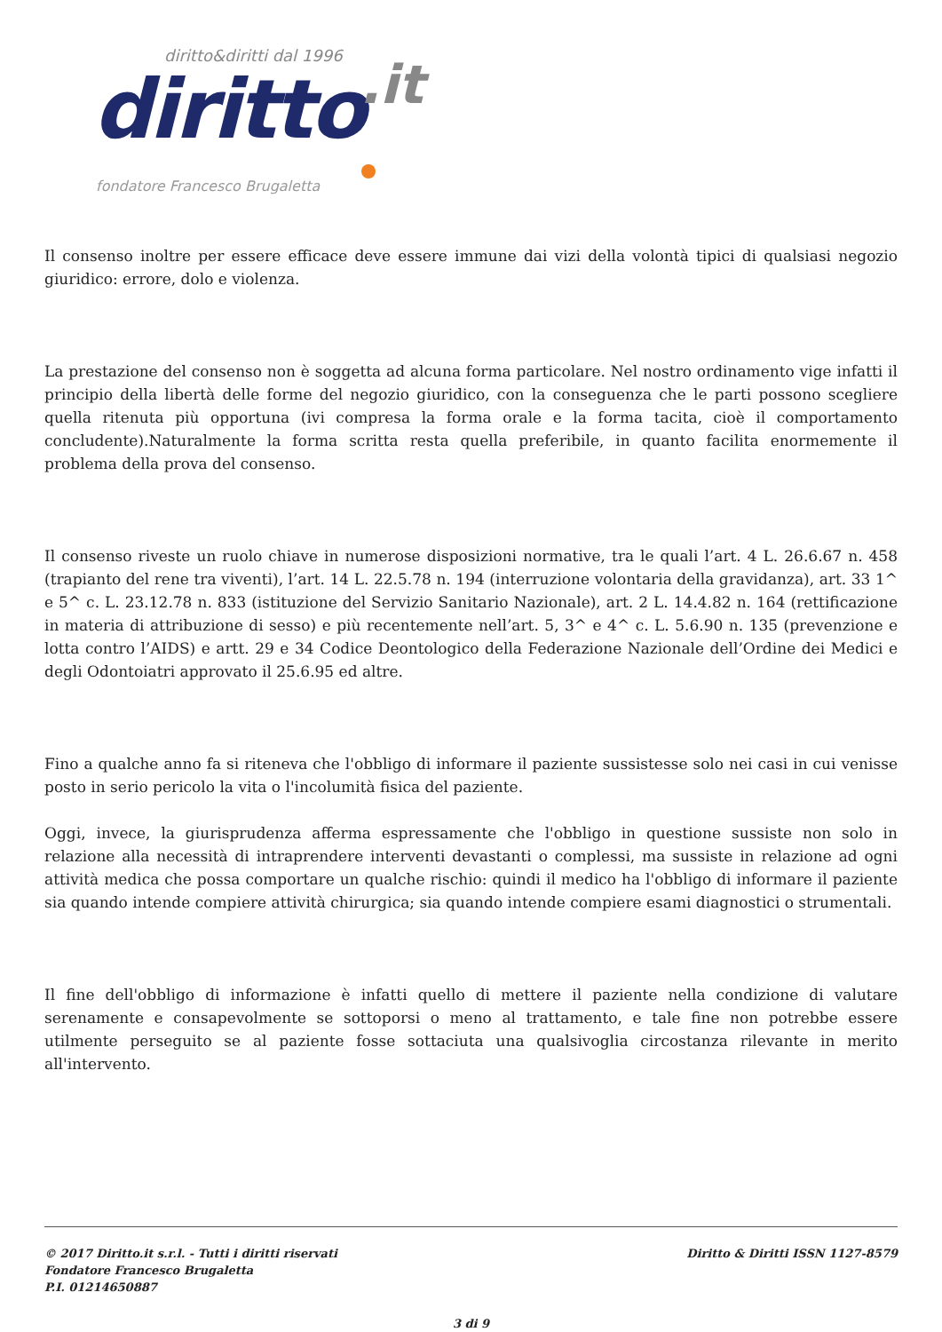diritto&diritti dal 1996
diritto.it
fondatore Francesco Brugaletta
Il consenso inoltre per essere efficace deve essere immune dai vizi della volontà tipici di qualsiasi negozio giuridico: errore, dolo e violenza.
La prestazione del consenso non è soggetta ad alcuna forma particolare. Nel nostro ordinamento vige infatti il principio della libertà delle forme del negozio giuridico, con la conseguenza che le parti possono scegliere quella ritenuta più opportuna (ivi compresa la forma orale e la forma tacita, cioè il comportamento concludente).Naturalmente la forma scritta resta quella preferibile, in quanto facilita enormemente il problema della prova del consenso.
Il consenso riveste un ruolo chiave in numerose disposizioni normative, tra le quali l’art. 4 L. 26.6.67 n. 458 (trapianto del rene tra viventi), l’art. 14 L. 22.5.78 n. 194 (interruzione volontaria della gravidanza), art. 33 1^ e 5^ c. L. 23.12.78 n. 833 (istituzione del Servizio Sanitario Nazionale), art. 2 L. 14.4.82 n. 164 (rettificazione in materia di attribuzione di sesso) e più recentemente nell’art. 5, 3^ e 4^ c. L. 5.6.90 n. 135 (prevenzione e lotta contro l’AIDS) e artt. 29 e 34 Codice Deontologico della Federazione Nazionale dell’Ordine dei Medici e degli Odontoiatri approvato il 25.6.95 ed altre.
Fino a qualche anno fa si riteneva che l'obbligo di informare il paziente sussistesse solo nei casi in cui venisse posto in serio pericolo la vita o l'incolumità fisica del paziente.
Oggi, invece, la giurisprudenza afferma espressamente che l'obbligo in questione sussiste non solo in relazione alla necessità di intraprendere interventi devastanti o complessi, ma sussiste in relazione ad ogni attività medica che possa comportare un qualche rischio: quindi il medico ha l'obbligo di informare il paziente sia quando intende compiere attività chirurgica; sia quando intende compiere esami diagnostici o strumentali.
Il fine dell'obbligo di informazione è infatti quello di mettere il paziente nella condizione di valutare serenamente e consapevolmente se sottoporsi o meno al trattamento, e tale fine non potrebbe essere utilmente perseguito se al paziente fosse sottaciuta una qualsivoglia circostanza rilevante in merito all'intervento.
© 2017 Diritto.it s.r.l. - Tutti i diritti riservati
Fondatore Francesco Brugaletta
P.I. 01214650887
Diritto & Diritti ISSN 1127-8579
3 di 9